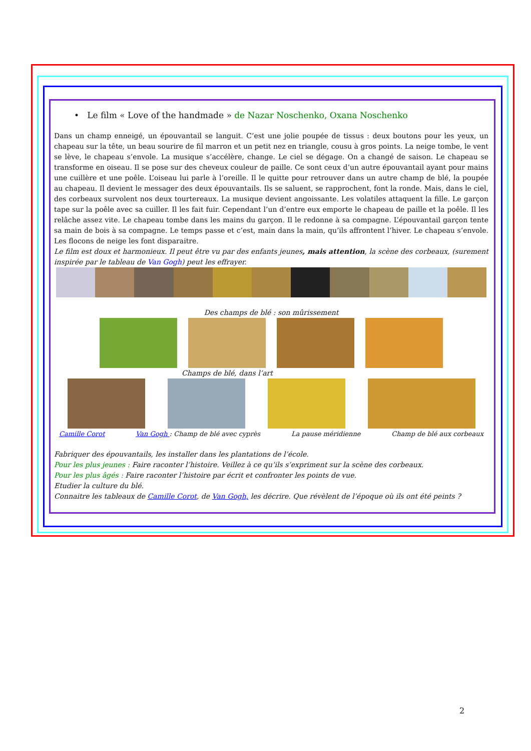• Le film « Love of the handmade » de Nazar Noschenko, Oxana Noschenko
Dans un champ enneigé, un épouvantail se languit. C’est une jolie poupée de tissus : deux boutons pour les yeux, un chapeau sur la tête, un beau sourire de fil marron et un petit nez en triangle, cousu à gros points. La neige tombe, le vent se lève, le chapeau s’envole. La musique s’accélère, change. Le ciel se dégage. On a changé de saison. Le chapeau se transforme en oiseau. Il se pose sur des cheveux couleur de paille. Ce sont ceux d’un autre épouvantail ayant pour mains une cuillère et une poêle. L’oiseau lui parle à l’oreille. Il le quitte pour retrouver dans un autre champ de blé, la poupée au chapeau. Il devient le messager des deux épouvantails. Ils se saluent, se rapprochent, font la ronde. Mais, dans le ciel, des corbeaux survolent nos deux tourtereaux. La musique devient angoissante. Les volatiles attaquent la fille. Le garçon tape sur la poêle avec sa cuiller. Il les fait fuir. Cependant l’un d’entre eux emporte le chapeau de paille et la poêle. Il les relâche assez vite. Le chapeau tombe dans les mains du garçon. Il le redonne à sa compagne. L’épouvantail garçon tente sa main de bois à sa compagne. Le temps passe et c’est, main dans la main, qu’ils affrontent l’hiver. Le chapeau s’envole. Les flocons de neige les font disparaitre.
Le film est doux et harmonieux. Il peut être vu par des enfants jeunes, mais attention, la scène des corbeaux, (surement inspirée par le tableau de Van Gogh) peut les effrayer.
Des champs de blé : son mûrissement
Champs de blé, dans l’art
Camille Corot Van Gogh : Champ de blé avec cyprès La pause méridienne Champ de blé aux corbeaux
Fabriquer des épouvantails, les installer dans les plantations de l’école.
Pour les plus jeunes : Faire raconter l’histoire. Veillez à ce qu’ils s’expriment sur la scène des corbeaux.
Pour les plus âgés : Faire raconter l’histoire par écrit et confronter les points de vue.
Etudier la culture du blé.
Connaitre les tableaux de Camille Corot, de Van Gogh, les décrire. Que révèlent de l’époque où ils ont été peints ?
2